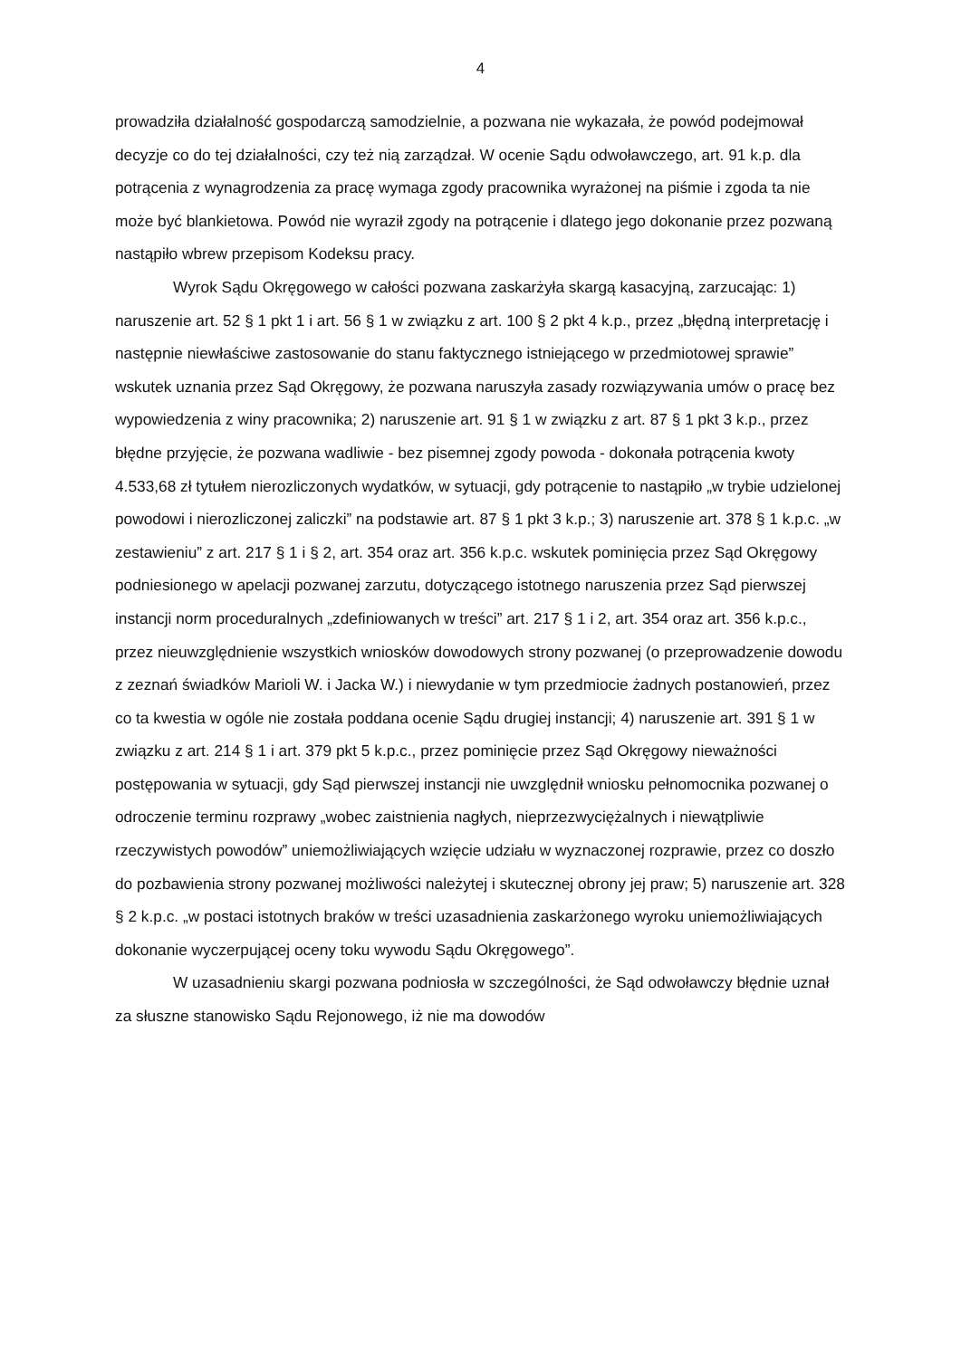4
prowadziła działalność gospodarczą samodzielnie, a pozwana nie wykazała, że powód podejmował decyzje co do tej działalności, czy też nią zarządzał. W ocenie Sądu odwoławczego, art. 91 k.p. dla potrącenia z wynagrodzenia za pracę wymaga zgody pracownika wyrażonej na piśmie i zgoda ta nie może być blankietowa. Powód nie wyraził zgody na potrącenie i dlatego jego dokonanie przez pozwaną nastąpiło wbrew przepisom Kodeksu pracy.
Wyrok Sądu Okręgowego w całości pozwana zaskarżyła skargą kasacyjną, zarzucając: 1) naruszenie art. 52 § 1 pkt 1 i art. 56 § 1 w związku z art. 100 § 2 pkt 4 k.p., przez „błędną interpretację i następnie niewłaściwe zastosowanie do stanu faktycznego istniejącego w przedmiotowej sprawie” wskutek uznania przez Sąd Okręgowy, że pozwana naruszyła zasady rozwiązywania umów o pracę bez wypowiedzenia z winy pracownika; 2) naruszenie art. 91 § 1 w związku z art. 87 § 1 pkt 3 k.p., przez błędne przyjęcie, że pozwana wadliwie - bez pisemnej zgody powoda - dokonała potrącenia kwoty 4.533,68 zł tytułem nierozliczonych wydatków, w sytuacji, gdy potrącenie to nastąpiło „w trybie udzielonej powodowi i nierozliczonej zaliczki” na podstawie art. 87 § 1 pkt 3 k.p.; 3) naruszenie art. 378 § 1 k.p.c. „w zestawieniu” z art. 217 § 1 i § 2, art. 354 oraz art. 356 k.p.c. wskutek pominięcia przez Sąd Okręgowy podniesionego w apelacji pozwanej zarzutu, dotyczącego istotnego naruszenia przez Sąd pierwszej instancji norm proceduralnych „zdefiniowanych w treści” art. 217 § 1 i 2, art. 354 oraz art. 356 k.p.c., przez nieuwzględnienie wszystkich wniosków dowodowych strony pozwanej (o przeprowadzenie dowodu z zeznań świadków Marioli W. i Jacka W.) i niewydanie w tym przedmiocie żadnych postanowień, przez co ta kwestia w ogóle nie została poddana ocenie Sądu drugiej instancji; 4) naruszenie art. 391 § 1 w związku z art. 214 § 1 i art. 379 pkt 5 k.p.c., przez pominięcie przez Sąd Okręgowy nieważności postępowania w sytuacji, gdy Sąd pierwszej instancji nie uwzględnił wniosku pełnomocnika pozwanej o odroczenie terminu rozprawy „wobec zaistnienia nagłych, nieprzezwyciężalnych i niewątpliwie rzeczywistych powodów” uniemożliwiających wzięcie udziału w wyznaczonej rozprawie, przez co doszło do pozbawienia strony pozwanej możliwości należytej i skutecznej obrony jej praw; 5) naruszenie art. 328 § 2 k.p.c. „w postaci istotnych braków w treści uzasadnienia zaskarżonego wyroku uniemożliwiających dokonanie wyczerpującej oceny toku wywodu Sądu Okręgowego”.
W uzasadnieniu skargi pozwana podniosła w szczególności, że Sąd odwoławczy błędnie uznał za słuszne stanowisko Sądu Rejonowego, iż nie ma dowodów